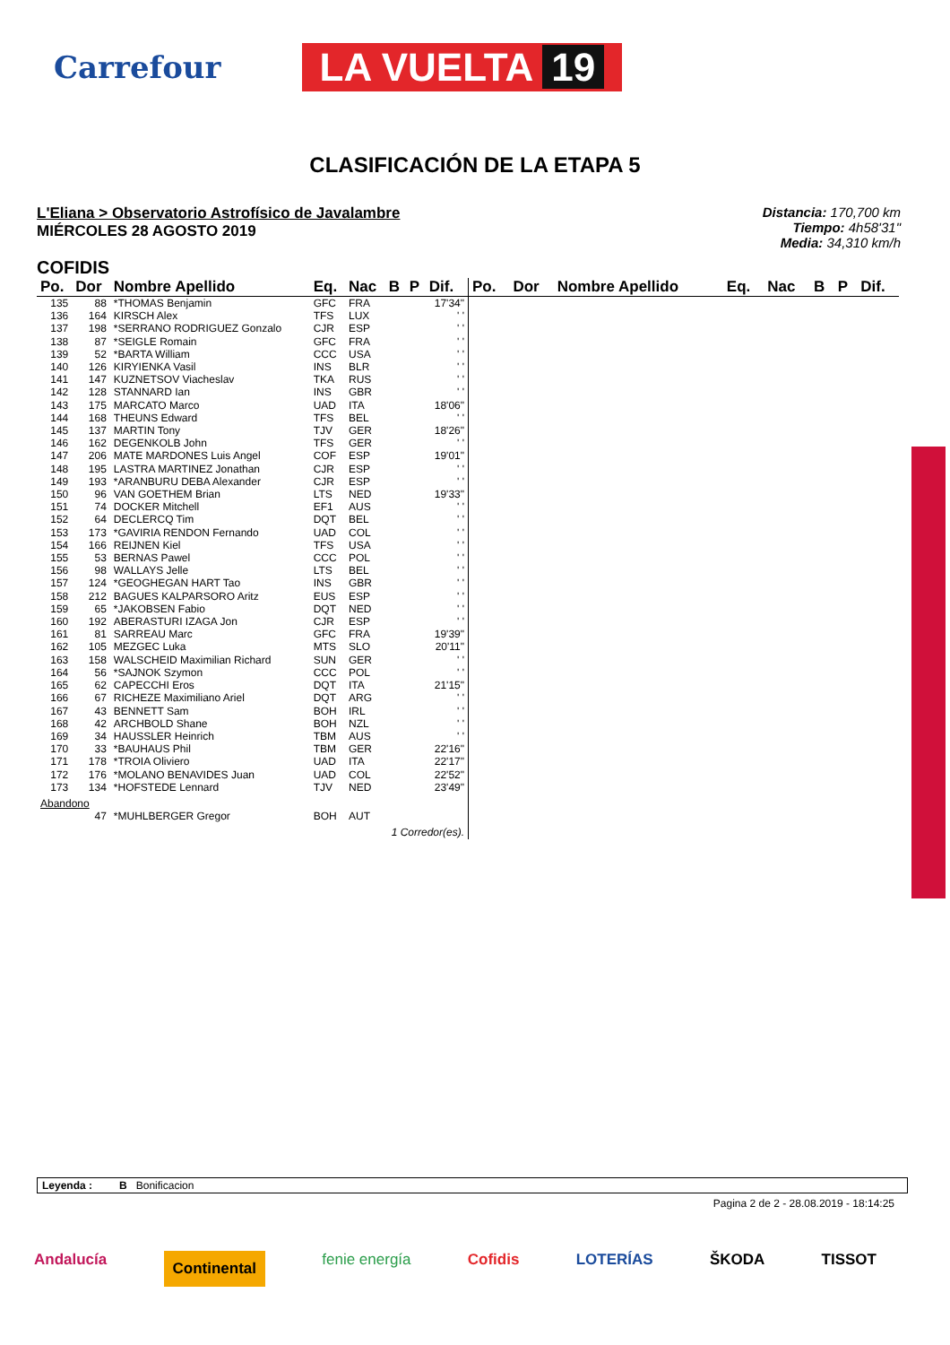Carrefour
LA VUELTA 19
CLASIFICACIÓN DE LA ETAPA 5
L'Eliana > Observatorio Astrofísico de Javalambre
MIÉRCOLES 28 AGOSTO 2019
Distancia: 170,700 km
Tiempo: 4h58'31"
Media: 34,310 km/h
COFIDIS
| Po. | Dor | Nombre Apellido | Eq. | Nac | B | P | Dif. |
| --- | --- | --- | --- | --- | --- | --- | --- |
| 135 | 88 | *THOMAS Benjamin | GFC | FRA | | | 17'34" |
| 136 | 164 | KIRSCH Alex | TFS | LUX | | | ' ' |
| 137 | 198 | *SERRANO RODRIGUEZ Gonzalo | CJR | ESP | | | ' ' |
| 138 | 87 | *SEIGLE Romain | GFC | FRA | | | ' ' |
| 139 | 52 | *BARTA William | CCC | USA | | | ' ' |
| 140 | 126 | KIRYIENKA Vasil | INS | BLR | | | ' ' |
| 141 | 147 | KUZNETSOV Viacheslav | TKA | RUS | | | ' ' |
| 142 | 128 | STANNARD Ian | INS | GBR | | | ' ' |
| 143 | 175 | MARCATO Marco | UAD | ITA | | | 18'06" |
| 144 | 168 | THEUNS Edward | TFS | BEL | | | ' ' |
| 145 | 137 | MARTIN Tony | TJV | GER | | | 18'26" |
| 146 | 162 | DEGENKOLB John | TFS | GER | | | ' ' |
| 147 | 206 | MATE MARDONES Luis Angel | COF | ESP | | | 19'01" |
| 148 | 195 | LASTRA MARTINEZ Jonathan | CJR | ESP | | | ' ' |
| 149 | 193 | *ARANBURU DEBA Alexander | CJR | ESP | | | ' ' |
| 150 | 96 | VAN GOETHEM Brian | LTS | NED | | | 19'33" |
| 151 | 74 | DOCKER Mitchell | EF1 | AUS | | | ' ' |
| 152 | 64 | DECLERCQ Tim | DQT | BEL | | | ' ' |
| 153 | 173 | *GAVIRIA RENDON Fernando | UAD | COL | | | ' ' |
| 154 | 166 | REIJNEN Kiel | TFS | USA | | | ' ' |
| 155 | 53 | BERNAS Pawel | CCC | POL | | | ' ' |
| 156 | 98 | WALLAYS Jelle | LTS | BEL | | | ' ' |
| 157 | 124 | *GEOGHEGAN HART Tao | INS | GBR | | | ' ' |
| 158 | 212 | BAGUES KALPARSORO Aritz | EUS | ESP | | | ' ' |
| 159 | 65 | *JAKOBSEN Fabio | DQT | NED | | | ' ' |
| 160 | 192 | ABERASTURI IZAGA Jon | CJR | ESP | | | ' ' |
| 161 | 81 | SARREAU Marc | GFC | FRA | | | 19'39" |
| 162 | 105 | MEZGEC Luka | MTS | SLO | | | 20'11" |
| 163 | 158 | WALSCHEID Maximilian Richard | SUN | GER | | | ' ' |
| 164 | 56 | *SAJNOK Szymon | CCC | POL | | | ' ' |
| 165 | 62 | CAPECCHI Eros | DQT | ITA | | | 21'15" |
| 166 | 67 | RICHEZE Maximiliano Ariel | DQT | ARG | | | ' ' |
| 167 | 43 | BENNETT Sam | BOH | IRL | | | ' ' |
| 168 | 42 | ARCHBOLD Shane | BOH | NZL | | | ' ' |
| 169 | 34 | HAUSSLER Heinrich | TBM | AUS | | | ' ' |
| 170 | 33 | *BAUHAUS Phil | TBM | GER | | | 22'16" |
| 171 | 178 | *TROIA Oliviero | UAD | ITA | | | 22'17" |
| 172 | 176 | *MOLANO BENAVIDES Juan | UAD | COL | | | 22'52" |
| 173 | 134 | *HOFSTEDE Lennard | TJV | NED | | | 23'49" |
| Abandono | | | | | | | |
| | 47 | *MUHLBERGER Gregor | BOH | AUT | | | |
| 1 Corredor(es). | | | | | | | |
| Po. | Dor | Nombre Apellido | Eq. | Nac | B | P | Dif. |
| --- | --- | --- | --- | --- | --- | --- | --- |
Leyenda : B Bonificacion
Pagina 2 de 2 - 28.08.2019 - 18:14:25
Andalucía Continental fenie energía Cofidis LOTERÍAS ŠKODA TISSOT